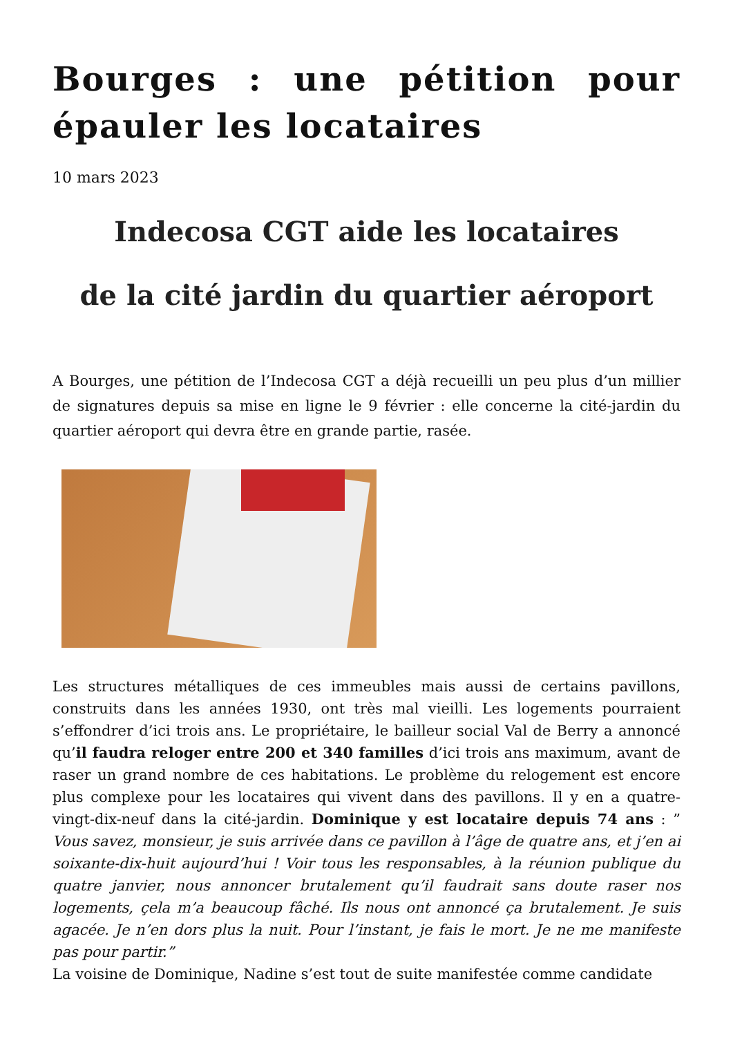Bourges : une pétition pour épauler les locataires
10 mars 2023
Indecosa CGT aide les locataires
de la cité jardin du quartier aéroport
A Bourges, une pétition de l’Indecosa CGT a déjà recueilli un peu plus d’un millier de signatures depuis sa mise en ligne le 9 février : elle concerne la cité-jardin du quartier aéroport qui devra être en grande partie, rasée.
Les structures métalliques de ces immeubles mais aussi de certains pavillons, construits dans les années 1930, ont très mal vieilli. Les logements pourraient s’effondrer d’ici trois ans. Le propriétaire, le bailleur social Val de Berry a annoncé qu’il faudra reloger entre 200 et 340 familles d’ici trois ans maximum, avant de raser un grand nombre de ces habitations. Le problème du relogement est encore plus complexe pour les locataires qui vivent dans des pavillons. Il y en a quatre-vingt-dix-neuf dans la cité-jardin. Dominique y est locataire depuis 74 ans : ” Vous savez, monsieur, je suis arrivée dans ce pavillon à l’âge de quatre ans, et j’en ai soixante-dix-huit aujourd’hui ! Voir tous les responsables, à la réunion publique du quatre janvier, nous annoncer brutalement qu’il faudrait sans doute raser nos logements, çela m’a beaucoup fâché. Ils nous ont annoncé ça brutalement. Je suis agacée. Je n’en dors plus la nuit. Pour l’instant, je fais le mort. Je ne me manifeste pas pour partir.”
La voisine de Dominique, Nadine s’est tout de suite manifestée comme candidate